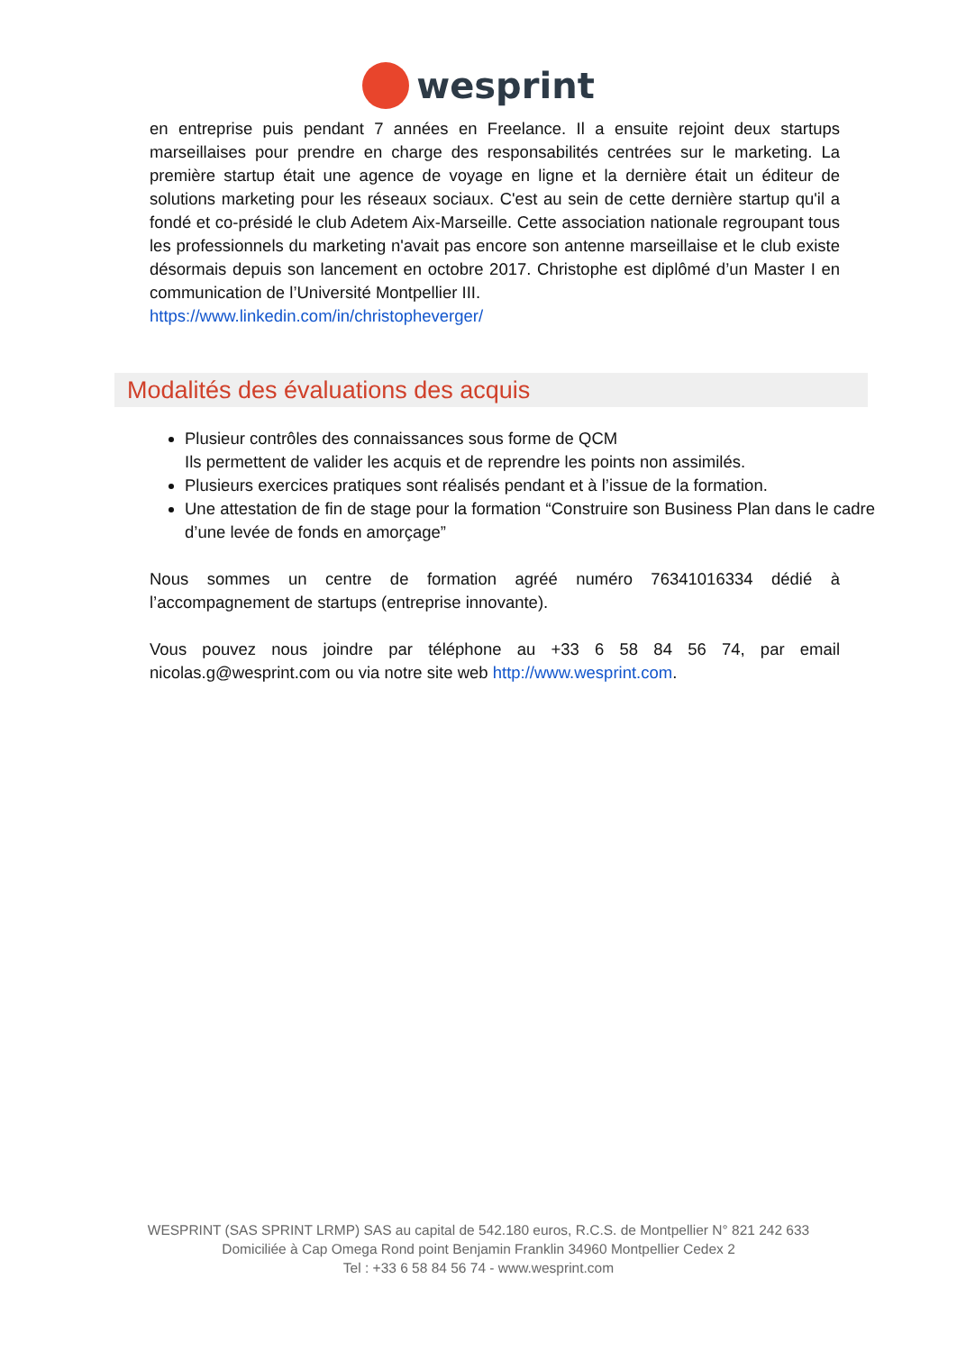wesprint
en entreprise puis pendant 7 années en Freelance. Il a ensuite rejoint deux startups marseillaises pour prendre en charge des responsabilités centrées sur le marketing. La première startup était une agence de voyage en ligne et la dernière était un éditeur de solutions marketing pour les réseaux sociaux. C'est au sein de cette dernière startup qu'il a fondé et co-présidé le club Adetem Aix-Marseille. Cette association nationale regroupant tous les professionnels du marketing n'avait pas encore son antenne marseillaise et le club existe désormais depuis son lancement en octobre 2017. Christophe est diplômé d’un Master I en communication de l’Université Montpellier III.
https://www.linkedin.com/in/christopheverger/
Modalités des évaluations des acquis
Plusieur contrôles des connaissances sous forme de QCM
Ils permettent de valider les acquis et de reprendre les points non assimilés.
Plusieurs exercices pratiques sont réalisés pendant et à l’issue de la formation.
Une attestation de fin de stage pour la formation “Construire son Business Plan dans le cadre d’une levée de fonds en amorçage”
Nous sommes un centre de formation agréé numéro 76341016334 dédié à l’accompagnement de startups (entreprise innovante).
Vous pouvez nous joindre par téléphone au +33 6 58 84 56 74, par email nicolas.g@wesprint.com ou via notre site web http://www.wesprint.com.
WESPRINT (SAS SPRINT LRMP) SAS au capital de 542.180 euros, R.C.S. de Montpellier N° 821 242 633
Domiciliée à Cap Omega Rond point Benjamin Franklin 34960 Montpellier Cedex 2
Tel : +33 6 58 84 56 74 - www.wesprint.com